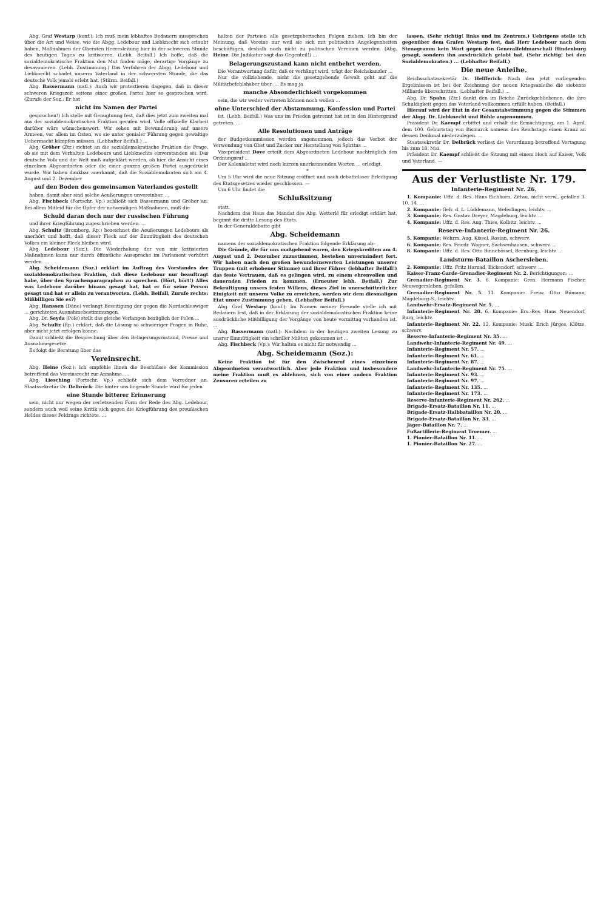Abg. Graf Westarp (konf.): Ich muß mein lebhaftes Bedauern aussprechen über die Art und Weise, wie die Abgg. Ledebour und Liebknecht sich erlaubt haben, Maßnahmen der Obersten Heeresleitung hier in der schweren Stunde des heutigen Tages zu kritisieren. (Lebh. Beifall.) Ich hoffe, daß die sozialdemokratische Fraktion den Mut finden möge, derartige Vorgänge zu desavouieren. (Lebh. Zustimmung.) Das Verfahren der Abgg. Ledebour und Liebknecht schadet unserm Vaterland in der schwersten Stunde, die das deutsche Volk jemals erlebt hat. (Stürm. Beifall.)
Abg. Bassermann (natl.): Auch wir protestieren dagegen, daß in dieser schweren Kriegszeit seitens einer großen Partei hier so gesprochen wird. (Zurufe der Soz.: Er hat
nicht im Namen der Partei
gesprochen!) Ich stelle mit Genugtuung fest, daß dies jetzt zum zweiten mal aus der sozialdemokratischen Fraktion gerufen wird. Volle offizielle Klarheit darüber wäre wünschenswert. Wir sehen mit Bewunderung auf unsere Armeen, vor allem im Osten, wo sie unter genialer Führung gegen gewaltige Uebermacht kämpfen müssen. (Lebhafter Beifall.) ...
Abg. Gröber (Ztr.) richtet an die sozialdemokratische Fraktion die Frage, ob sie mit dem Verhalten Ledebours und Liebknechts einverstanden sei. Das deutsche Volk und die Welt muß aufgeklärt werden, ob hier die Ansicht eines einzelnen Abgeordneten oder die einer ganzen großen Partei ausgedrückt wurde. Wir haben dankbar anerkannt, daß die Sozialdemokraten sich am 4. August und 2. Dezember
auf den Boden des gemeinsamen Vaterlandes gestellt
haben, damit aber sind solche Aeußerungen unvereinbar. ...
Abg. Fischbeck (Fortschr. Vp.) schließt sich Bassermann und Gröber an. Bei allem Mitleid für die Opfer der notwendigen Maßnahmen, muß die
Schuld daran doch nur der russischen Führung
und ihrer Kriegführung zugeschrieben werden. ...
Abg. Schultz (Bromberg, Rp.) bezeichnet die Aeußerungen Ledebours als unerhört und hofft, daß dieser Fleck auf der Einmütigkeit des deutschen Volkes ein kleiner Fleck bleiben wird.
Abg. Ledebour (Soz.): Die Wiederholung der von mir kritisierten Maßnahmen kann nur durch öffentliche Aussprache im Parlament verhütet werden. ...
Abg. Scheidemann (Soz.) erklärt im Auftrag des Vorstandes der sozialdemokratischen Fraktion, daß diese Ledebour nur beauftragt habe, über den Sprachenparagraphen zu sprechen. (Hört, hört!) Alles was Ledebour darüber hinaus gesagt hat, hat er für seine Person gesagt und hat er allein zu verantworten. (Lebh. Beifall, Zurufe rechts: Mißbilligen Sie es?)
Abg. Hanssen (Däne) verlangt Beseitigung der gegen die Nordschleswiger ... gerichteten Ausnahmebestimmungen.
Abg. Dr. Seyda (Pole) stellt das gleiche Verlangen bezüglich der Polen ...
Abg. Schultz (Rp.) erklärt, daß die Lösung so schwieriger Fragen in Ruhe, aber nicht jetzt erfolgen könne.
Damit schließt die Besprechung über den Belagerungszustand, Presse und Ausnahmegesetze.
Es folgt die Beratung über das
Vereinsrecht.
Abg. Heine (Soz.): Ich empfehle Ihnen die Beschlüsse der Kommission betreffend das Vereinsrecht zur Annahme. ...
Abg. Liesching (Fortschr. Vp.) schließt sich dem Vorredner an. Staatssekretär Dr. Delbrück: Die hinter uns liegende Stunde wird für jeden
eine Stunde bitterer Erinnerung
sein, nicht nur wegen der verletzenden Form der Rede des Abg. Ledebour, sondern auch weil seine Kritik sich gegen die Kriegführung des preußischen Heldes dieses Feldzugs richtete. ...
halten der Parteien alle gesetzgeberischen Folgen ziehen. Ich bin der Meinung, daß Vereine nur weil sie sich mit politischen Angelegenheiten beschäftigen, deshalb noch nicht zu politischen Vereinen werden. (Abg. Heine: Die Judikatur sagt das Gegenteil!) ...
Belagerungszustand kann nicht entbehrt werden.
Die Verantwortung dafür, daß er verhängt wird, trägt der Reichskanzler ...
Nur die vollziehende, nicht die gesetzgebende Gewalt geht auf die Militärbefehlshaber über. ... Es mag ja
manche Absonderlichkeit vorgekommen
sein, die wir weder vertreten können noch wollen ...
ohne Unterschied der Abstammung, Konfession und Partei
ist. (Lebh. Beifall.) Was uns im Frieden getrennt hat ist in den Hintergrund getreten. ...
Alle Resolutionen und Anträge
der Budgetkommission werden angenommen, jedoch das Verbot der Verwendung von Obst und Zucker zur Herstellung von Spiritus ...
Vizepräsident Dove erteilt dem Abgeordneten Ledebour nachträglich den Ordnungsruf ...
Der Kolonialetat wird noch kurzen anerkennenden Worten ... erledigt.
*
Um 5 Uhr wird die neue Sitzung eröffnet und nach debatteloser Erledigung des Etatsgesetzes wieder geschlossen. —
Um 6 Uhr findet die
Schlußsitzung
statt.
Nachdem das Haus das Mandat des Abg. Wetterlé für erledigt erklärt hat, beginnt die dritte Lesung des Etats.
In der Generaldebatte gibt
Abg. Scheidemann
namens der sozialdemokratischen Fraktion folgende Erklärung ab:
Die Gründe, die für uns maßgebend waren, den Kriegskrediten am 4. August und 2. Dezember zuzustimmen, bestehen unvermindert fort. Wir haben nach den großen bewundernswerten Leistungen unserer Truppen (mit erhobener Stimme) und ihrer Führer (lebhafter Beifall!) das feste Vertrauen, daß es gelingen wird, zu einem ehrenvollen und dauernden Frieden zu kommen. (Erneuter lebh. Beifall.) Zur Bekräftigung unsers festen Willens, dieses Ziel in unerschütterlicher Einigkeit mit unserm Volke zu erreichen, werden wir dem diesmaligen Etat unsre Zustimmung geben. (Lebhafter Beifall.)
Abg. Graf Westarp (konf.): Im Namen meiner Freunde stelle ich mit Bedauern fest, daß in der Erklärung der sozialdemokratischen Fraktion keine ausdrückliche Mißbilligung der Vorgänge von heute vormittag vorhanden ist. ...
Abg. Bassermann (natl.): Nachdem in der heutigen zweiten Lesung zu unsrer Einmütigkeit ein schriller Mißton gekommen ist ...
Abg. Fischbeck (Vp.): Wir halten es nicht für notwendig ...
Abg. Scheidemann (Soz.):
Keine Fraktion ist für den Zwischenruf eines einzelnen Abgeordneten verantwortlich. Aber jede Fraktion und insbesondere meine Fraktion muß es ablehnen, sich von einer andern Fraktion Zensuren erteilen zu
lassen. (Sehr richtig! links und im Zentrum.) Uebrigens stelle ich gegenüber dem Grafen Westarp fest, daß Herr Ledebour nach dem Stenogramm kein Wort gegen den Generalfeldmarschall Hindenburg gesagt, sondern ihn ausdrücklich gelobt hat. (Sehr richtig! bei den Sozialdemokraten.) ... (Lebhafter Beifall.)
Die neue Anleihe.
Reichsschatzsekretär Dr. Helfferich: Nach den jetzt vorliegenden Ergebnissen ist bei der Zeichnung der neuen Kriegsanleihe die siebente Milliarde überschritten. (Lebhafter Beifall.) ...
Abg. Dr. Spahn (Ztr.) dankt den im Reiche Zurückgebliebenen, die ihre Schuldigkeit gegen das Vaterland vollkommen erfüllt haben. (Beifall.)
Hierauf wird der Etat in der Gesamtabstimmung gegen die Stimmen der Abgg. Dr. Liebknecht und Rühle angenommen.
Präsident Dr. Kaempf erbittet und erhält die Ermächtigung, am 1. April, dem 100. Geburtstag von Bismarck namens des Reichstags einen Kranz an dessen Denkmal niederzulegen. ...
Staatssekretär Dr. Delbrück verliest die Verordnung betreffend Vertagung bis zum 18. Mai.
Präsident Dr. Kaempf schließt die Sitzung mit einem Hoch auf Kaiser, Volk und Vaterland. —
Aus der Verlustliste Nr. 179.
Infanterie-Regiment Nr. 26.
1. Kompanie: Uffz. d. Res. Hans Eichhorn, Zittau, nicht verw., gefallen 3. 10. 14. ...
2. Kompanie: Gefr. d. L. Lüddemann, Weferlingen, leichtv. ...
3. Kompanie: Res. Gustav Dreyer, Magdeburg, leichtv. ...
4. Kompanie: Uffz. d. Res. Aug. Thies, Kolbitz, leichtv. ...
Reserve-Infanterie-Regiment Nr. 26.
5. Kompanie: Wehrm. Aug. Kissel, Rosian, schwerv.
6. Kompanie: Res. Friedr. Wagner, Sachsenhausen, schwerv. ...
8. Kompanie: Uffz. d. Res. Otto Binnebössel, Bernburg, leichtv. ...
Landsturm-Bataillon Aschersleben.
2. Kompanie: Uffz. Fritz Harnad, Eickendorf, schwerv. ...
Kaiser-Franz-Garde-Grenadier-Regiment Nr. 2. Berichtigungen: ...
Grenadier-Regiment Nr. 3. 6. Kompanie: Gren. Hermann Fischer, Neuwegersleben, gefallen.
Grenadier-Regiment Nr. 5. 11. Kompanie: Freiw. Otto Bümann, Magdeburg-S., leichtv.
Landwehr-Ersatz-Regiment Nr. 5. ...
Infanterie-Regiment Nr. 20. 6. Kompanie: Ers.-Res. Hans Neuendorf, Burg, leichtv.
Infanterie-Regiment Nr. 22. 12. Kompanie: Musk. Erich Jürges, Klötze, schwerv.
Reserve-Infanterie-Regiment Nr. 35. ...
Landwehr-Infanterie-Regiment Nr. 49. ...
Infanterie-Regiment Nr. 57. ...
Infanterie-Regiment Nr. 61. ...
Infanterie-Regiment Nr. 87. ...
Landwehr-Infanterie-Regiment Nr. 75. ...
Infanterie-Regiment Nr. 93. ...
Infanterie-Regiment Nr. 97. ...
Infanterie-Regiment Nr. 135. ...
Infanterie-Regiment Nr. 173. ...
Reserve-Infanterie-Regiment Nr. 262. ...
Brigade-Ersatz-Bataillon Nr. 11. ...
Brigade-Ersatz-Halbbataillon Nr. 20. ...
Brigade-Ersatz-Bataillon Nr. 33. ...
Jäger-Bataillon Nr. 7. ...
Fußartillerie-Regiment Troemer. ...
1. Pionier-Bataillon Nr. 11. ...
1. Pionier-Bataillon Nr. 27. ...